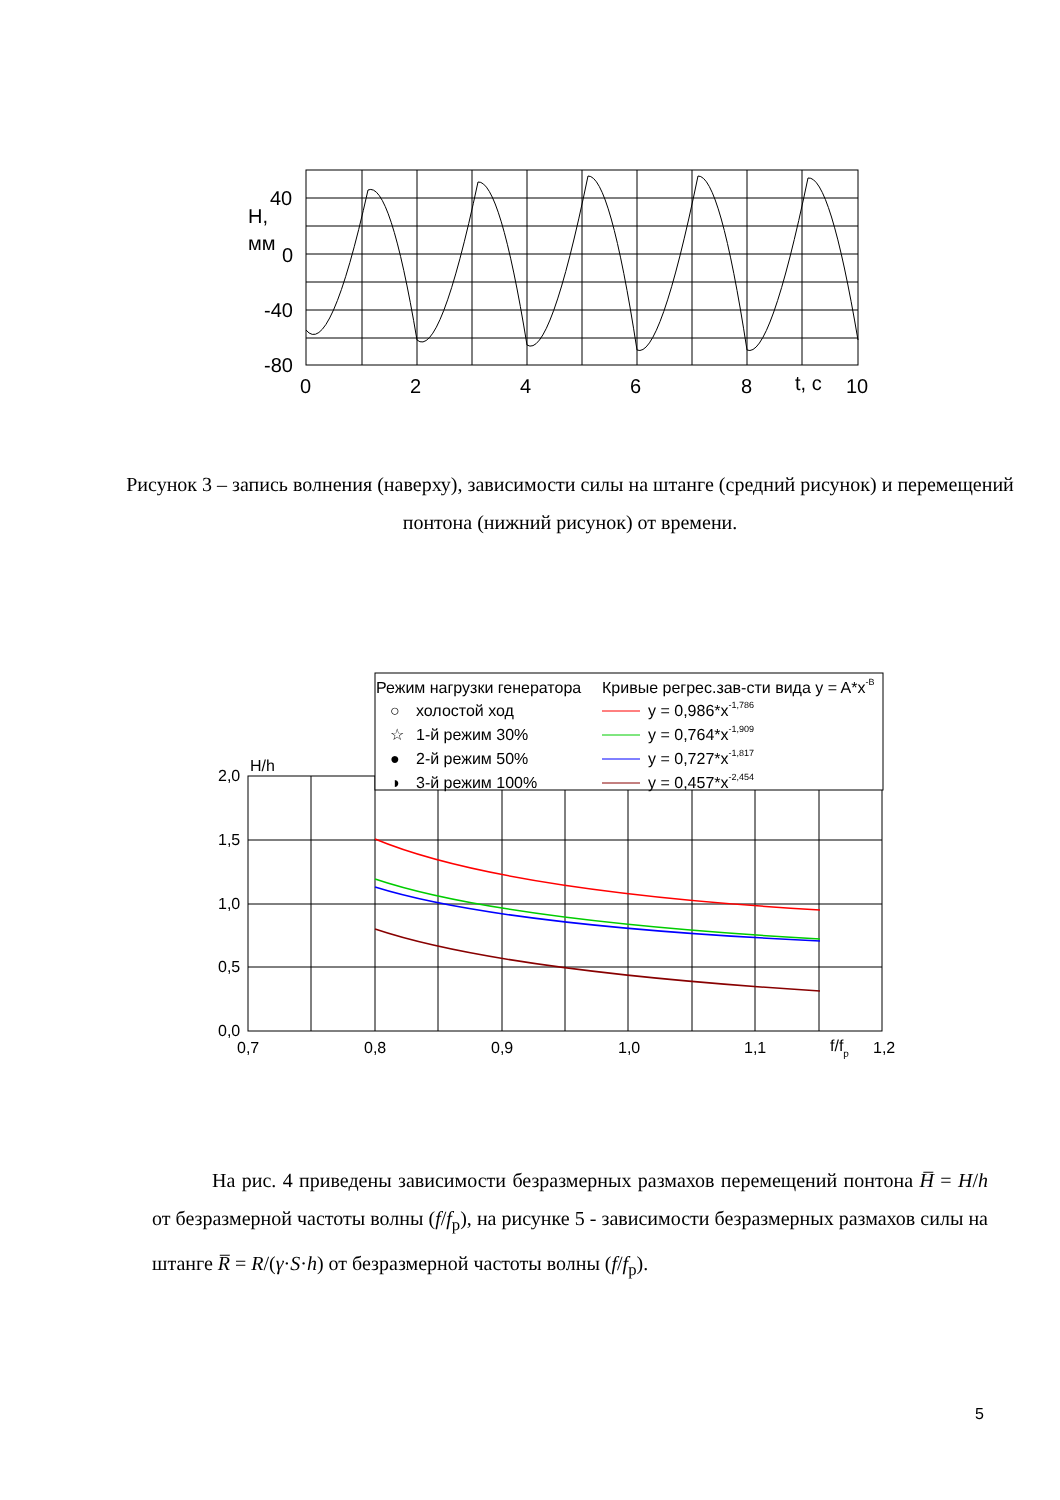40
0
-40
-80
H,
мм
0
2
4
6
8
t, c
10
Рисунок 3 – запись волнения (наверху), зависимости силы на штанге (средний рисунок) и перемещений понтона (нижний рисунок) от времени.
Режим нагрузки генератора
Кривые регрес.зав-сти вида y = A*x-B
○
холостой ход
☆
1-й режим 30%
●
2-й режим 50%
◑
3-й режим 100%
y = 0,986*x-1,786
y = 0,764*x-1,909
y = 0,727*x-1,817
y = 0,457*x-2,454
H/h
2,0
1,5
1,0
0,5
0,0
0,7
0,8
0,9
1,0
1,1
f/fp
1,2
На рис. 4 приведены зависимости безразмерных размахов перемещений понтона H̅ = H/h от безразмерной частоты волны (f/f<sub>p</sub>), на рисунке 5 - зависимости безразмерных размахов силы на штанге R̅ = R/(γ·S·h) от безразмерной частоты волны (f/f<sub>p</sub>).
5